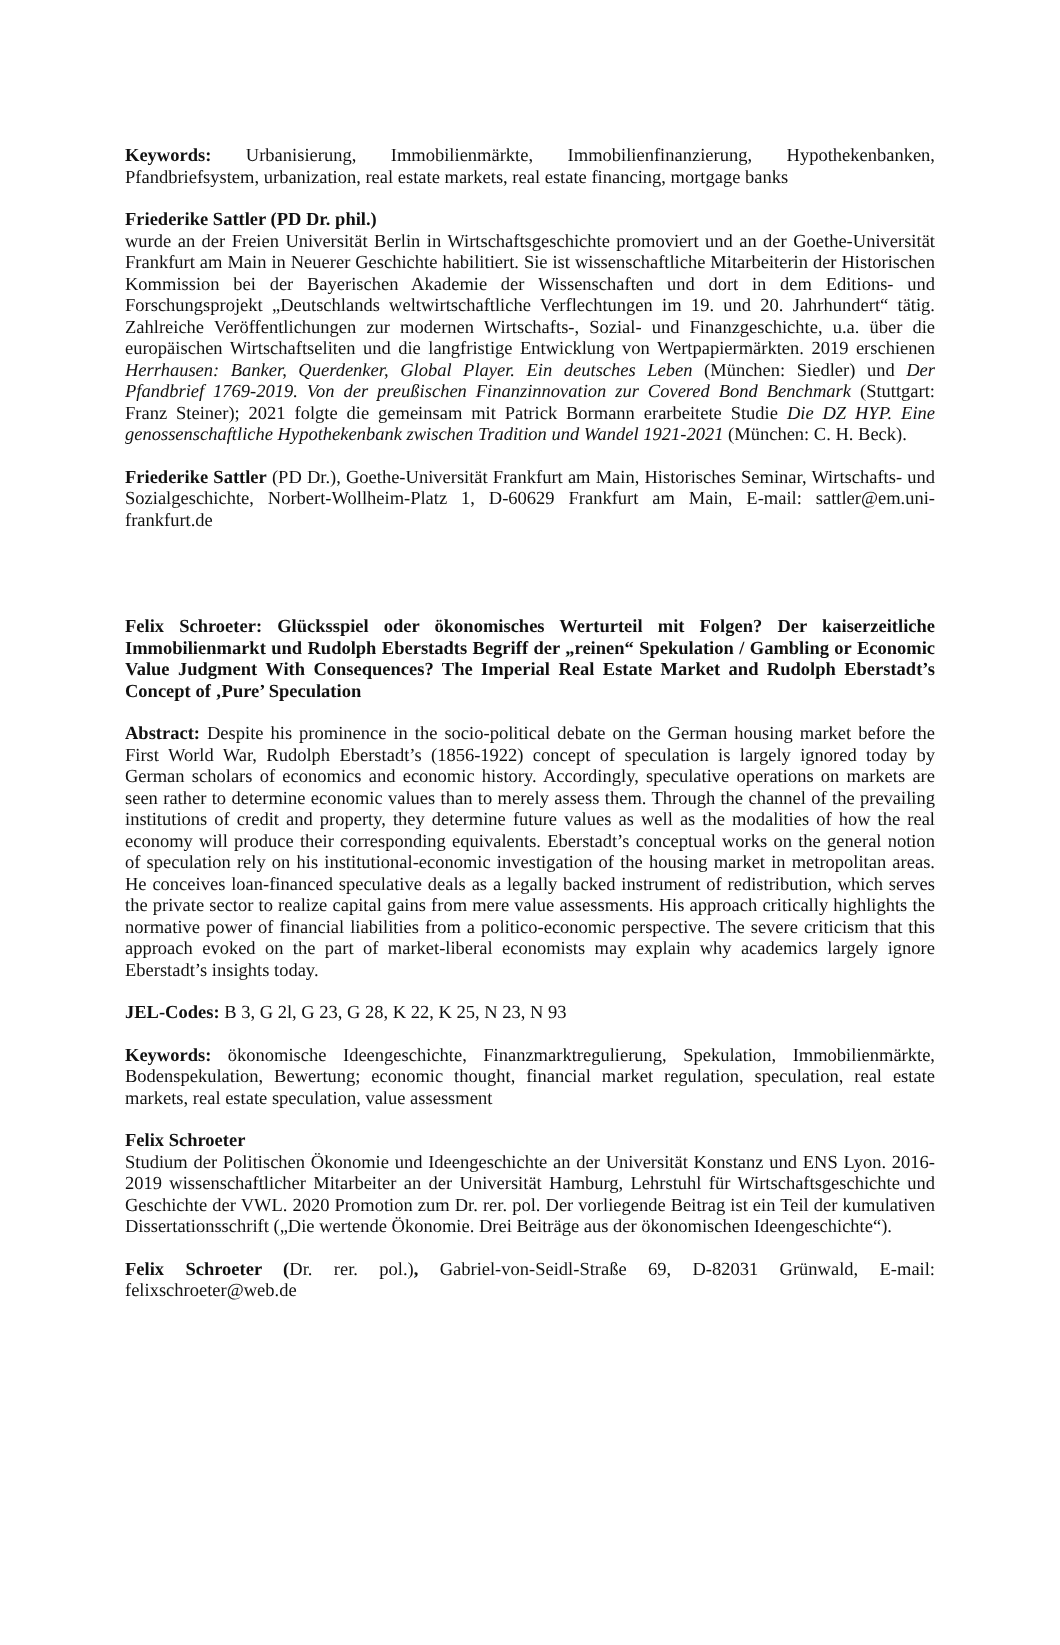Keywords: Urbanisierung, Immobilienmärkte, Immobilienfinanzierung, Hypothekenbanken, Pfandbriefsystem, urbanization, real estate markets, real estate financing, mortgage banks
Friederike Sattler (PD Dr. phil.)
wurde an der Freien Universität Berlin in Wirtschaftsgeschichte promoviert und an der Goethe-Universität Frankfurt am Main in Neuerer Geschichte habilitiert. Sie ist wissenschaftliche Mitarbeiterin der Historischen Kommission bei der Bayerischen Akademie der Wissenschaften und dort in dem Editions- und Forschungsprojekt „Deutschlands weltwirtschaftliche Verflechtungen im 19. und 20. Jahrhundert“ tätig. Zahlreiche Veröffentlichungen zur modernen Wirtschafts-, Sozial- und Finanzgeschichte, u.a. über die europäischen Wirtschaftseliten und die langfristige Entwicklung von Wertpapiermärkten. 2019 erschienen Herrhausen: Banker, Querdenker, Global Player. Ein deutsches Leben (München: Siedler) und Der Pfandbrief 1769-2019. Von der preußischen Finanzinnovation zur Covered Bond Benchmark (Stuttgart: Franz Steiner); 2021 folgte die gemeinsam mit Patrick Bormann erarbeitete Studie Die DZ HYP. Eine genossenschaftliche Hypothekenbank zwischen Tradition und Wandel 1921-2021 (München: C. H. Beck).
Friederike Sattler (PD Dr.), Goethe-Universität Frankfurt am Main, Historisches Seminar, Wirtschafts- und Sozialgeschichte, Norbert-Wollheim-Platz 1, D-60629 Frankfurt am Main, E-mail: sattler@em.uni-frankfurt.de
Felix Schroeter: Glücksspiel oder ökonomisches Werturteil mit Folgen? Der kaiserzeitliche Immobilienmarkt und Rudolph Eberstadts Begriff der „reinen“ Spekulation / Gambling or Economic Value Judgment With Consequences? The Imperial Real Estate Market and Rudolph Eberstadt’s Concept of ‚Pure’ Speculation
Abstract: Despite his prominence in the socio-political debate on the German housing market before the First World War, Rudolph Eberstadt’s (1856-1922) concept of speculation is largely ignored today by German scholars of economics and economic history. Accordingly, speculative operations on markets are seen rather to determine economic values than to merely assess them. Through the channel of the prevailing institutions of credit and property, they determine future values as well as the modalities of how the real economy will produce their corresponding equivalents. Eberstadt’s conceptual works on the general notion of speculation rely on his institutional-economic investigation of the housing market in metropolitan areas. He conceives loan-financed speculative deals as a legally backed instrument of redistribution, which serves the private sector to realize capital gains from mere value assessments. His approach critically highlights the normative power of financial liabilities from a politico-economic perspective. The severe criticism that this approach evoked on the part of market-liberal economists may explain why academics largely ignore Eberstadt’s insights today.
JEL-Codes: B 3, G 2l, G 23, G 28, K 22, K 25, N 23, N 93
Keywords: ökonomische Ideengeschichte, Finanzmarktregulierung, Spekulation, Immobilienmärkte, Bodenspekulation, Bewertung; economic thought, financial market regulation, speculation, real estate markets, real estate speculation, value assessment
Felix Schroeter
Studium der Politischen Ökonomie und Ideengeschichte an der Universität Konstanz und ENS Lyon. 2016-2019 wissenschaftlicher Mitarbeiter an der Universität Hamburg, Lehrstuhl für Wirtschaftsgeschichte und Geschichte der VWL. 2020 Promotion zum Dr. rer. pol. Der vorliegende Beitrag ist ein Teil der kumulativen Dissertationsschrift („Die wertende Ökonomie. Drei Beiträge aus der ökonomischen Ideengeschichte“).
Felix Schroeter (Dr. rer. pol.), Gabriel-von-Seidl-Straße 69, D-82031 Grünwald, E-mail: felixschroeter@web.de